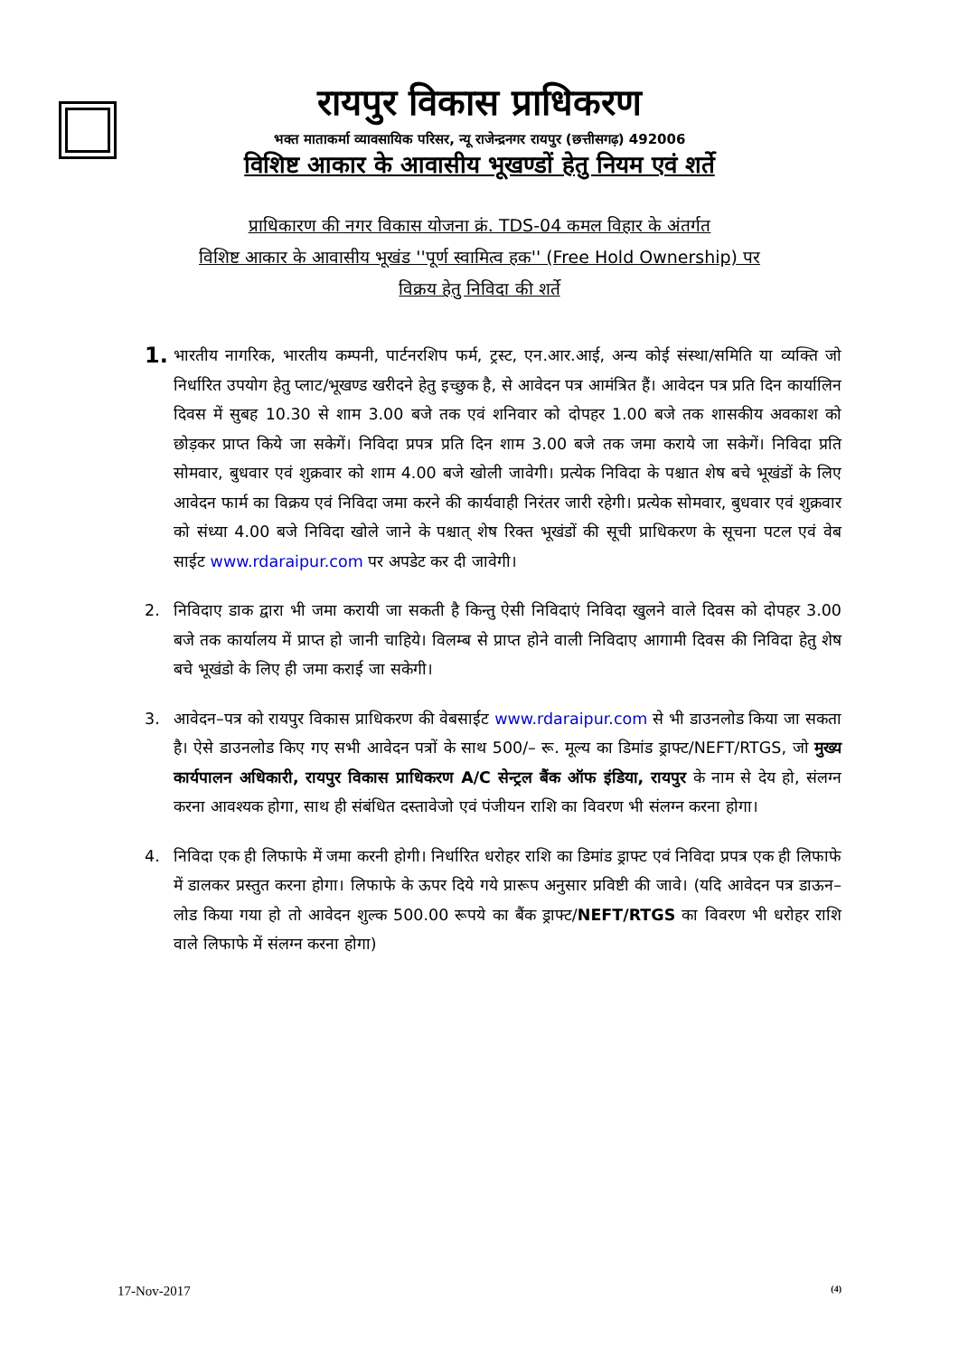रायपुर विकास प्राधिकरण
भक्त माताकर्मा व्यावसायिक परिसर, न्यू राजेन्द्रनगर रायपुर (छत्तीसगढ़) 492006
विशिष्ट आकार के आवासीय भूखण्डों हेतु नियम एवं शर्ते
प्राधिकारण की नगर विकास योजना क्रं. TDS-04 कमल विहार के अंतर्गत
विशिष्ट आकार के आवासीय भूखंड ''पूर्ण स्वामित्व हक'' (Free Hold Ownership) पर
विक्रय हेतु निविदा की शर्ते
1. भारतीय नागरिक, भारतीय कम्पनी, पार्टनरशिप फर्म, ट्रस्ट, एन.आर.आई, अन्य कोई संस्था/समिति या व्यक्ति जो निर्धारित उपयोग हेतु प्लाट/भूखण्ड खरीदने हेतु इच्छुक है, से आवेदन पत्र आमंत्रित हैं। आवेदन पत्र प्रति दिन कार्यालिन दिवस में सुबह 10.30 से शाम 3.00 बजे तक एवं शनिवार को दोपहर 1.00 बजे तक शासकीय अवकाश को छोड़कर प्राप्त किये जा सकेगें। निविदा प्रपत्र प्रति दिन शाम 3.00 बजे तक जमा कराये जा सकेगें। निविदा प्रति सोमवार, बुधवार एवं शुक्रवार को शाम 4.00 बजे खोली जावेगी। प्रत्येक निविदा के पश्चात शेष बचे भूखंडों के लिए आवेदन फार्म का विक्रय एवं निविदा जमा करने की कार्यवाही निरंतर जारी रहेगी। प्रत्येक सोमवार, बुधवार एवं शुक्रवार को संध्या 4.00 बजे निविदा खोले जाने के पश्चात् शेष रिक्त भूखंडों की सूची प्राधिकरण के सूचना पटल एवं वेब साईट www.rdaraipur.com पर अपडेट कर दी जावेगी।
2. निविदाए डाक द्वारा भी जमा करायी जा सकती है किन्तु ऐसी निविदाएं निविदा खुलने वाले दिवस को दोपहर 3.00 बजे तक कार्यालय में प्राप्त हो जानी चाहिये। विलम्ब से प्राप्त होने वाली निविदाए आगामी दिवस की निविदा हेतु शेष बचे भूखंडो के लिए ही जमा कराई जा सकेगी।
3. आवेदन–पत्र को रायपुर विकास प्राधिकरण की वेबसाईट www.rdaraipur.com से भी डाउनलोड किया जा सकता है। ऐसे डाउनलोड किए गए सभी आवेदन पत्रों के साथ 500/– रू. मूल्य का डिमांड ड्राफ्ट/NEFT/RTGS, जो मुख्य कार्यपालन अधिकारी, रायपुर विकास प्राधिकरण A/C सेन्ट्रल बैंक ऑफ इंडिया, रायपुर के नाम से देय हो, संलग्न करना आवश्यक होगा, साथ ही संबंधित दस्तावेजो एवं पंजीयन राशि का विवरण भी संलग्न करना होगा।
4. निविदा एक ही लिफाफे में जमा करनी होगी। निर्धारित धरोहर राशि का डिमांड ड्राफ्ट एवं निविदा प्रपत्र एक ही लिफाफे में डालकर प्रस्तुत करना होगा। लिफाफे के ऊपर दिये गये प्रारूप अनुसार प्रविष्टी की जावे। (यदि आवेदन पत्र डाऊन–लोड किया गया हो तो आवेदन शुल्क 500.00 रूपये का बैंक ड्राफ्ट/NEFT/RTGS का विवरण भी धरोहर राशि वाले लिफाफे में संलग्न करना होगा)
17-Nov-2017 (4)